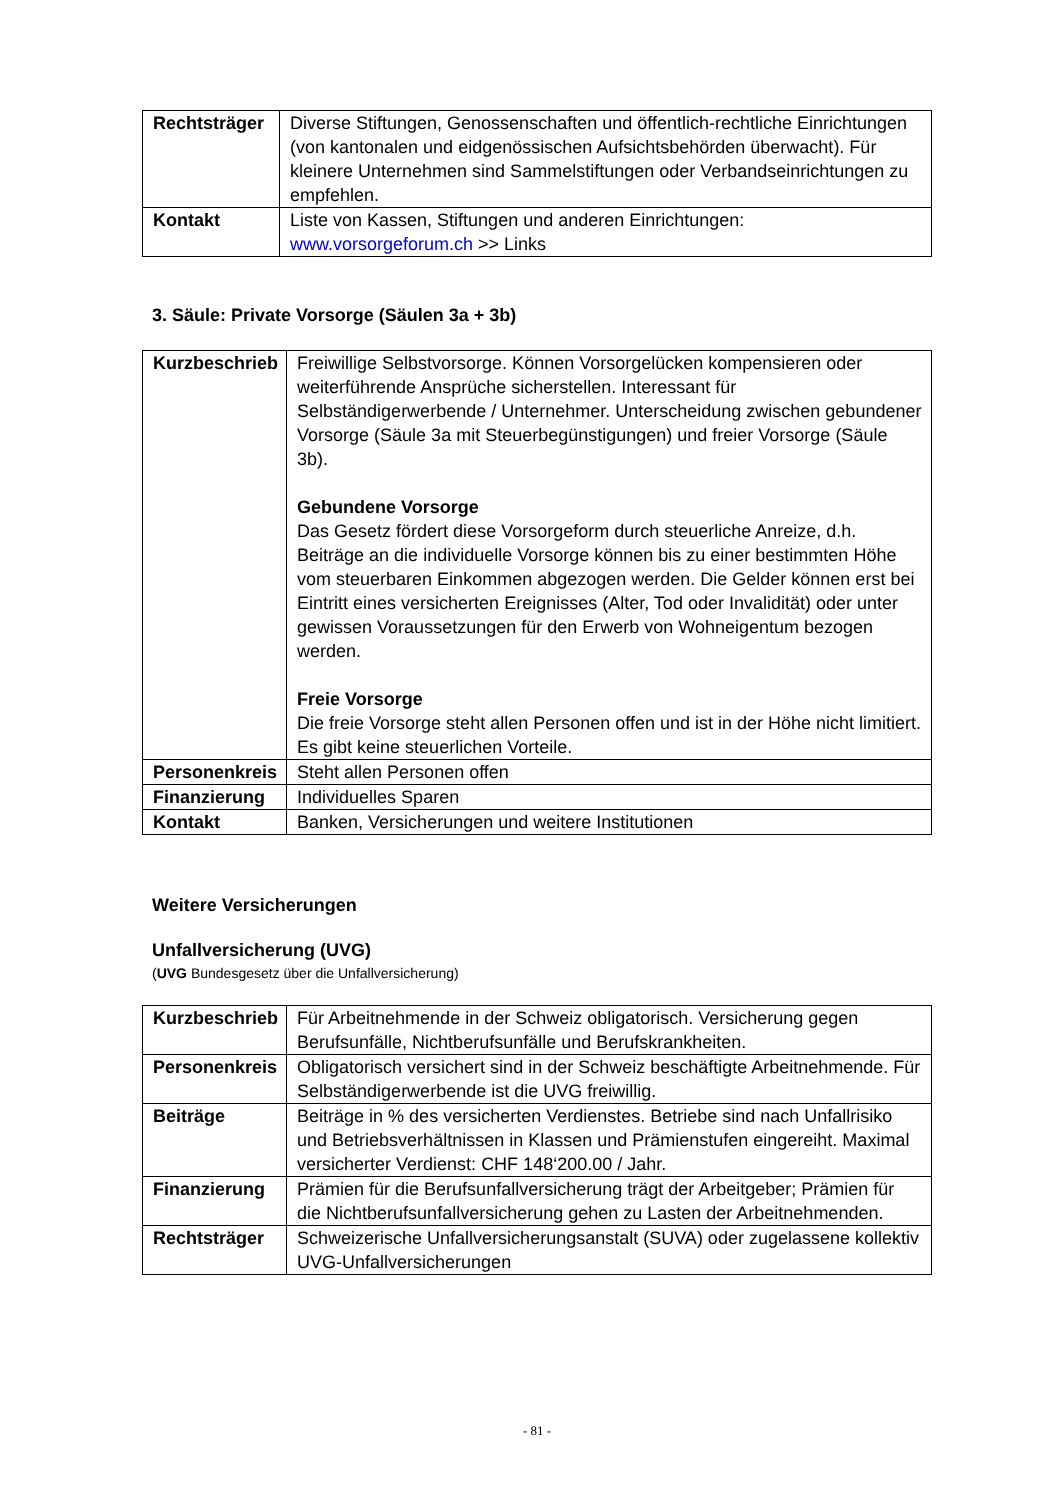| Rechtsträger | Diverse Stiftungen, Genossenschaften und öffentlich-rechtliche Einrichtungen (von kantonalen und eidgenössischen Aufsichtsbehörden überwacht). Für kleinere Unternehmen sind Sammelstiftungen oder Verbandseinrichtungen zu empfehlen. |
| Kontakt | Liste von Kassen, Stiftungen und anderen Einrichtungen: www.vorsorgeforum.ch >> Links |
3. Säule: Private Vorsorge (Säulen 3a + 3b)
| Kurzbeschrieb | Freiwillige Selbstvorsorge. Können Vorsorgelücken kompensieren oder weiterführende Ansprüche sicherstellen. Interessant für Selbständigerwerbende / Unternehmer. Unterscheidung zwischen gebundener Vorsorge (Säule 3a mit Steuerbegünstigungen) und freier Vorsorge (Säule 3b). Gebundene Vorsorge Das Gesetz fördert diese Vorsorgeform durch steuerliche Anreize, d.h. Beiträge an die individuelle Vorsorge können bis zu einer bestimmten Höhe vom steuerbaren Einkommen abgezogen werden. Die Gelder können erst bei Eintritt eines versicherten Ereignisses (Alter, Tod oder Invalidität) oder unter gewissen Voraussetzungen für den Erwerb von Wohneigentum bezogen werden. Freie Vorsorge Die freie Vorsorge steht allen Personen offen und ist in der Höhe nicht limitiert. Es gibt keine steuerlichen Vorteile. |
| Personenkreis | Steht allen Personen offen |
| Finanzierung | Individuelles Sparen |
| Kontakt | Banken, Versicherungen und weitere Institutionen |
Weitere Versicherungen
Unfallversicherung (UVG)
(UVG Bundesgesetz über die Unfallversicherung)
| Kurzbeschrieb | Für Arbeitnehmende in der Schweiz obligatorisch. Versicherung gegen Berufsunfälle, Nichtberufsunfälle und Berufskrankheiten. |
| Personenkreis | Obligatorisch versichert sind in der Schweiz beschäftigte Arbeitnehmende. Für Selbständigerwerbende ist die UVG freiwillig. |
| Beiträge | Beiträge in % des versicherten Verdienstes. Betriebe sind nach Unfallrisiko und Betriebsverhältnissen in Klassen und Prämienstufen eingereiht. Maximal versicherter Verdienst: CHF 148‘200.00 / Jahr. |
| Finanzierung | Prämien für die Berufsunfallversicherung trägt der Arbeitgeber; Prämien für die Nichtberufsunfallversicherung gehen zu Lasten der Arbeitnehmenden. |
| Rechtsträger | Schweizerische Unfallversicherungsanstalt (SUVA) oder zugelassene kollektiv UVG-Unfallversicherungen |
- 81 -